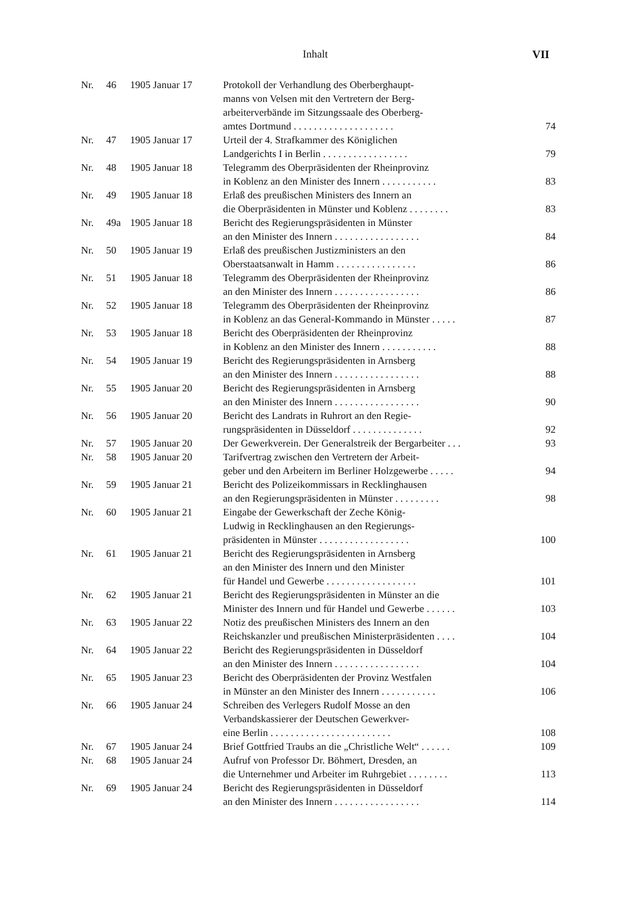Inhalt VII
| Nr. | 46 | 1905 Januar 17 | Protokoll der Verhandlung des Oberberghaupt- manns von Velsen mit den Vertretern der Berg- arbeiterverbände im Sitzungssaale des Oberberg- amtes Dortmund . . . . . . . . . . . . . . . . . . . . | 74 |
| Nr. | 47 | 1905 Januar 17 | Urteil der 4. Strafkammer des Königlichen Landgerichts I in Berlin . . . . . . . . . . . . . . . . . | 79 |
| Nr. | 48 | 1905 Januar 18 | Telegramm des Oberpräsidenten der Rheinprovinz in Koblenz an den Minister des Innern . . . . . . . . . . . | 83 |
| Nr. | 49 | 1905 Januar 18 | Erlaß des preußischen Ministers des Innern an die Oberpräsidenten in Münster und Koblenz . . . . . . . . | 83 |
| Nr. | 49a | 1905 Januar 18 | Bericht des Regierungspräsidenten in Münster an den Minister des Innern . . . . . . . . . . . . . . . . . | 84 |
| Nr. | 50 | 1905 Januar 19 | Erlaß des preußischen Justizministers an den Oberstaatsanwalt in Hamm . . . . . . . . . . . . . . . . | 86 |
| Nr. | 51 | 1905 Januar 18 | Telegramm des Oberpräsidenten der Rheinprovinz an den Minister des Innern . . . . . . . . . . . . . . . . . | 86 |
| Nr. | 52 | 1905 Januar 18 | Telegramm des Oberpräsidenten der Rheinprovinz in Koblenz an das General-Kommando in Münster . . . . . | 87 |
| Nr. | 53 | 1905 Januar 18 | Bericht des Oberpräsidenten der Rheinprovinz in Koblenz an den Minister des Innern . . . . . . . . . . . | 88 |
| Nr. | 54 | 1905 Januar 19 | Bericht des Regierungspräsidenten in Arnsberg an den Minister des Innern . . . . . . . . . . . . . . . . . | 88 |
| Nr. | 55 | 1905 Januar 20 | Bericht des Regierungspräsidenten in Arnsberg an den Minister des Innern . . . . . . . . . . . . . . . . . | 90 |
| Nr. | 56 | 1905 Januar 20 | Bericht des Landrats in Ruhrort an den Regie- rungspräsidenten in Düsseldorf . . . . . . . . . . . . . . | 92 |
| Nr. | 57 | 1905 Januar 20 | Der Gewerkverein. Der Generalstreik der Bergarbeiter . . . | 93 |
| Nr. | 58 | 1905 Januar 20 | Tarifvertrag zwischen den Vertretern der Arbeit- geber und den Arbeitern im Berliner Holzgewerbe . . . . . | 94 |
| Nr. | 59 | 1905 Januar 21 | Bericht des Polizeikommissars in Recklinghausen an den Regierungspräsidenten in Münster . . . . . . . . . | 98 |
| Nr. | 60 | 1905 Januar 21 | Eingabe der Gewerkschaft der Zeche König- Ludwig in Recklinghausen an den Regierungs- präsidenten in Münster . . . . . . . . . . . . . . . . . . | 100 |
| Nr. | 61 | 1905 Januar 21 | Bericht des Regierungspräsidenten in Arnsberg an den Minister des Innern und den Minister für Handel und Gewerbe . . . . . . . . . . . . . . . . . . | 101 |
| Nr. | 62 | 1905 Januar 21 | Bericht des Regierungspräsidenten in Münster an die Minister des Innern und für Handel und Gewerbe . . . . . . | 103 |
| Nr. | 63 | 1905 Januar 22 | Notiz des preußischen Ministers des Innern an den Reichskanzler und preußischen Ministerpräsidenten . . . . | 104 |
| Nr. | 64 | 1905 Januar 22 | Bericht des Regierungspräsidenten in Düsseldorf an den Minister des Innern . . . . . . . . . . . . . . . . . | 104 |
| Nr. | 65 | 1905 Januar 23 | Bericht des Oberpräsidenten der Provinz Westfalen in Münster an den Minister des Innern . . . . . . . . . . . | 106 |
| Nr. | 66 | 1905 Januar 24 | Schreiben des Verlegers Rudolf Mosse an den Verbandskassierer der Deutschen Gewerkver- eine Berlin . . . . . . . . . . . . . . . . . . . . . . . . | 108 |
| Nr. | 67 | 1905 Januar 24 | Brief Gottfried Traubs an die „Christliche Welt“ . . . . . . | 109 |
| Nr. | 68 | 1905 Januar 24 | Aufruf von Professor Dr. Böhmert, Dresden, an die Unternehmer und Arbeiter im Ruhrgebiet . . . . . . . . | 113 |
| Nr. | 69 | 1905 Januar 24 | Bericht des Regierungspräsidenten in Düsseldorf an den Minister des Innern . . . . . . . . . . . . . . . . . | 114 |